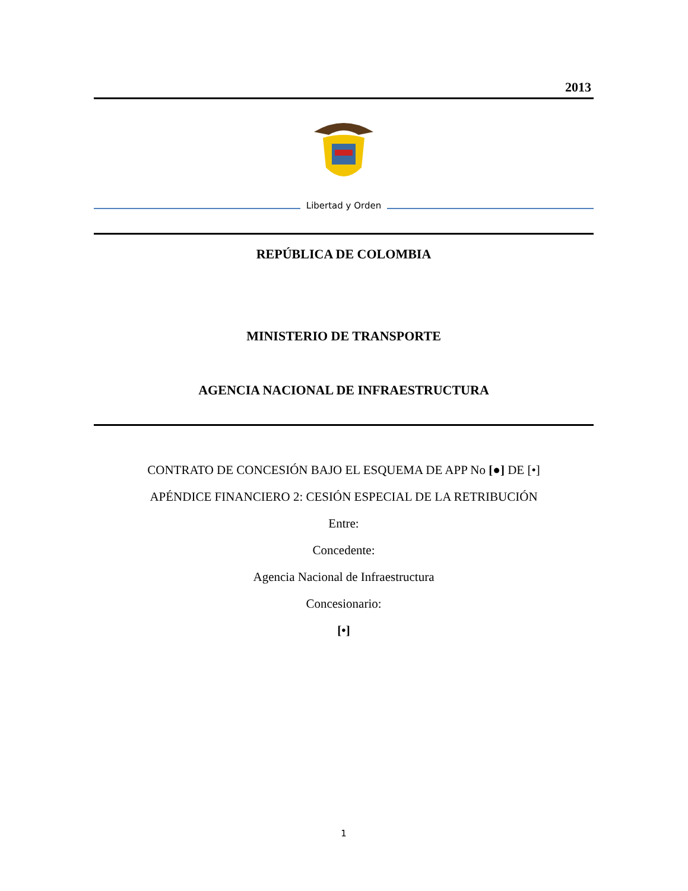2013
Libertad y Orden
REPÚBLICA DE COLOMBIA
MINISTERIO DE TRANSPORTE
AGENCIA NACIONAL DE INFRAESTRUCTURA
CONTRATO DE CONCESIÓN BAJO EL ESQUEMA DE APP No [●] DE [•]
APÉNDICE FINANCIERO 2: CESIÓN ESPECIAL DE LA RETRIBUCIÓN
Entre:
Concedente:
Agencia Nacional de Infraestructura
Concesionario:
[•]
1